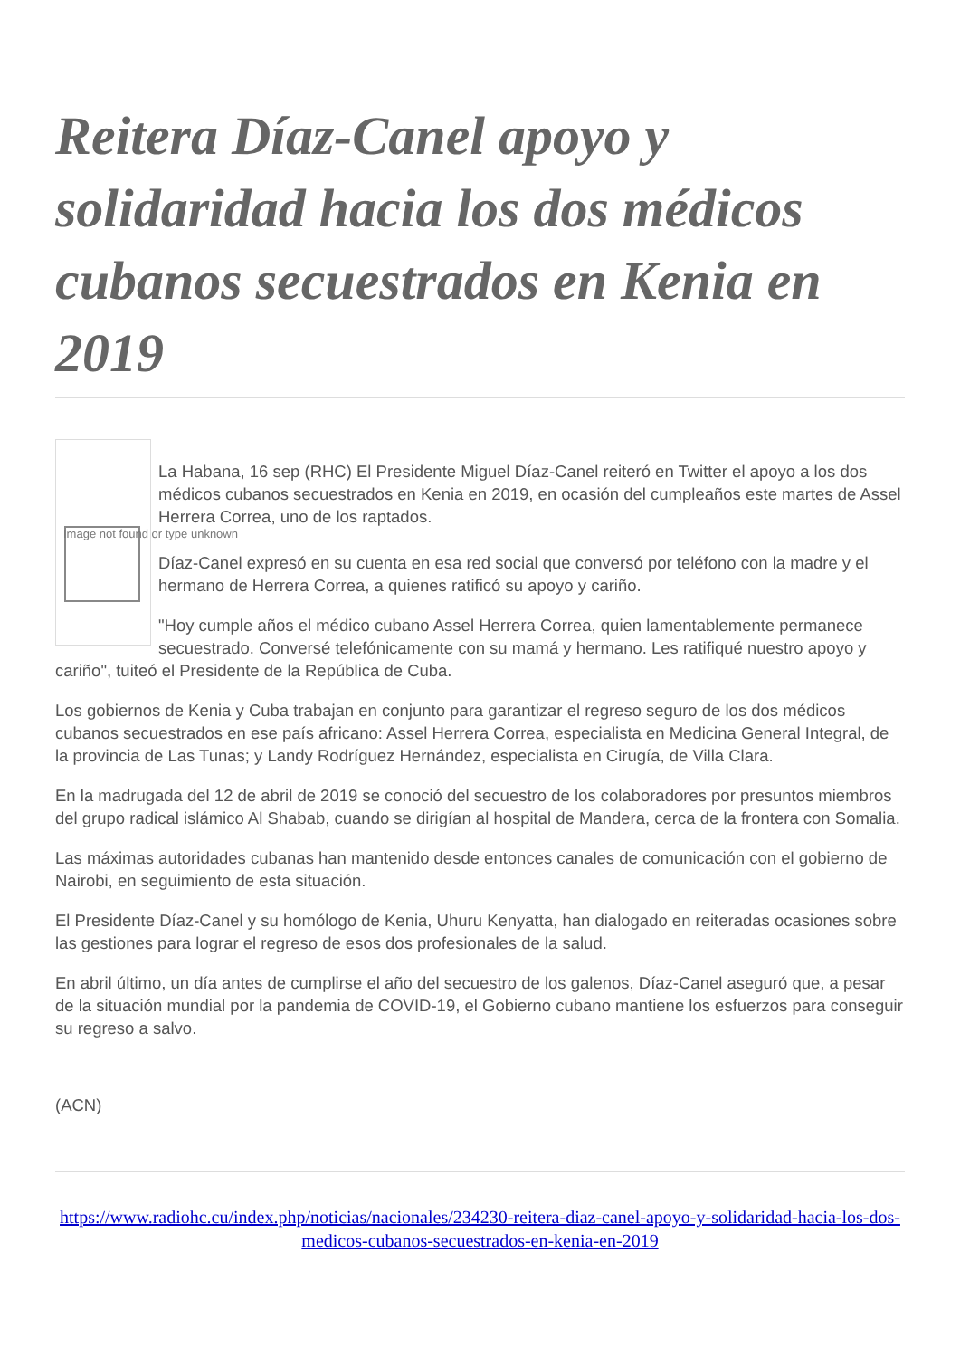Reitera Díaz-Canel apoyo y solidaridad hacia los dos médicos cubanos secuestrados en Kenia en 2019
Image not found or type unknown
La Habana, 16 sep (RHC) El Presidente Miguel Díaz-Canel reiteró en Twitter el apoyo a los dos médicos cubanos secuestrados en Kenia en 2019, en ocasión del cumpleaños este martes de Assel Herrera Correa, uno de los raptados.
Díaz-Canel expresó en su cuenta en esa red social que conversó por teléfono con la madre y el hermano de Herrera Correa, a quienes ratificó su apoyo y cariño.
"Hoy cumple años el médico cubano Assel Herrera Correa, quien lamentablemente permanece secuestrado. Conversé telefónicamente con su mamá y hermano. Les ratifiqué nuestro apoyo y cariño", tuiteó el Presidente de la República de Cuba.
Los gobiernos de Kenia y Cuba trabajan en conjunto para garantizar el regreso seguro de los dos médicos cubanos secuestrados en ese país africano: Assel Herrera Correa, especialista en Medicina General Integral, de la provincia de Las Tunas; y Landy Rodríguez Hernández, especialista en Cirugía, de Villa Clara.
En la madrugada del 12 de abril de 2019 se conoció del secuestro de los colaboradores por presuntos miembros del grupo radical islámico Al Shabab, cuando se dirigían al hospital de Mandera, cerca de la frontera con Somalia.
Las máximas autoridades cubanas han mantenido desde entonces canales de comunicación con el gobierno de Nairobi, en seguimiento de esta situación.
El Presidente Díaz-Canel y su homólogo de Kenia, Uhuru Kenyatta, han dialogado en reiteradas ocasiones sobre las gestiones para lograr el regreso de esos dos profesionales de la salud.
En abril último, un día antes de cumplirse el año del secuestro de los galenos, Díaz-Canel aseguró que, a pesar de la situación mundial por la pandemia de COVID-19, el Gobierno cubano mantiene los esfuerzos para conseguir su regreso a salvo.
(ACN)
https://www.radiohc.cu/index.php/noticias/nacionales/234230-reitera-diaz-canel-apoyo-y-solidaridad-hacia-los-dos-medicos-cubanos-secuestrados-en-kenia-en-2019